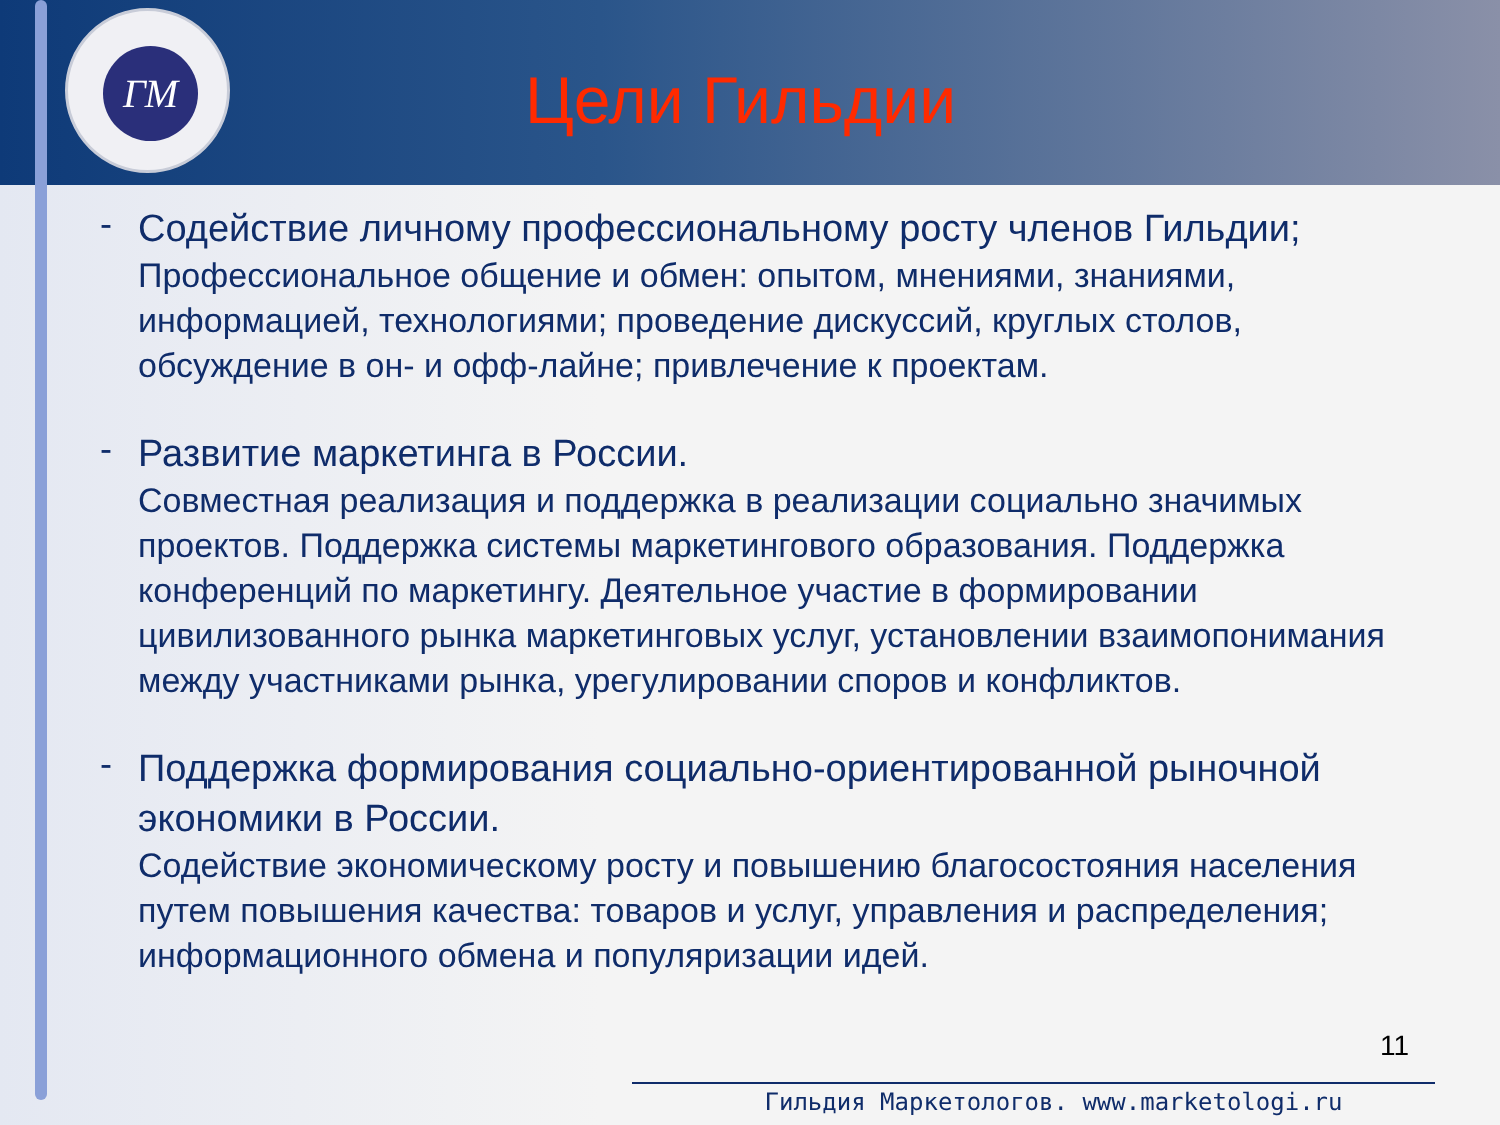ГМ
Цели Гильдии
-
Содействие личному профессиональному росту членов Гильдии;
Профессиональное общение и обмен: опытом, мнениями, знаниями, информацией, технологиями; проведение дискуссий, круглых столов, обсуждение в он- и офф-лайне; привлечение к проектам.
-
Развитие маркетинга в России.
Совместная реализация и поддержка в реализации социально значимых проектов. Поддержка системы маркетингового образования. Поддержка конференций по маркетингу. Деятельное участие в формировании цивилизованного рынка маркетинговых услуг, установлении взаимопонимания между участниками рынка, урегулировании споров и конфликтов.
-
Поддержка формирования социально-ориентированной рыночной экономики в России.
Содействие экономическому росту и повышению благосостояния населения путем повышения качества: товаров и услуг, управления и распределения; информационного обмена и популяризации идей.
11
Гильдия Маркетологов. www.marketologi.ru